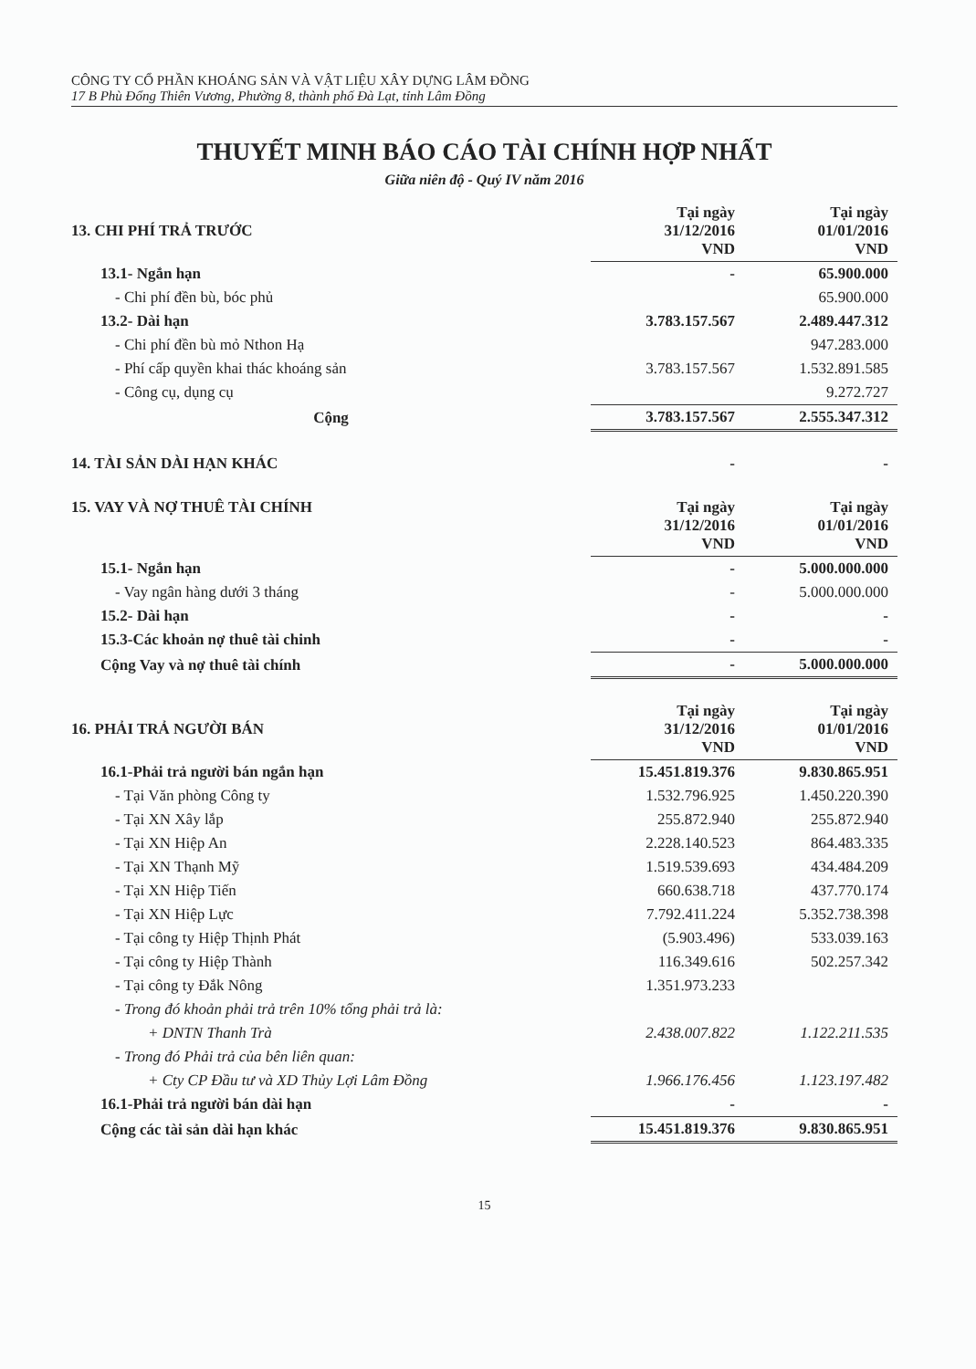CÔNG TY CỔ PHẦN KHOÁNG SẢN VÀ VẬT LIỆU XÂY DỰNG LÂM ĐỒNG
17 B Phù Đổng Thiên Vương, Phường 8, thành phố Đà Lạt, tỉnh Lâm Đồng
THUYẾT MINH BÁO CÁO TÀI CHÍNH HỢP NHẤT
Giữa niên độ - Quý IV năm 2016
| 13. CHI PHÍ TRẢ TRƯỚC | Tại ngày 31/12/2016 VND | Tại ngày 01/01/2016 VND |
| --- | --- | --- |
| 13.1- Ngắn hạn | - | 65.900.000 |
| - Chi phí đền bù, bóc phủ | | 65.900.000 |
| 13.2- Dài hạn | 3.783.157.567 | 2.489.447.312 |
| - Chi phí đền bù mỏ Nthon Hạ | | 947.283.000 |
| - Phí cấp quyền khai thác khoáng sản | 3.783.157.567 | 1.532.891.585 |
| - Công cụ, dụng cụ | | 9.272.727 |
| Cộng | 3.783.157.567 | 2.555.347.312 |
| 14. TÀI SẢN DÀI HẠN KHÁC | - | - |
| 15. VAY VÀ NỢ THUÊ TÀI CHÍNH | Tại ngày 31/12/2016 VND | Tại ngày 01/01/2016 VND |
| --- | --- | --- |
| 15.1- Ngắn hạn | - | 5.000.000.000 |
| - Vay ngân hàng dưới 3 tháng | - | 5.000.000.000 |
| 15.2- Dài hạn | - | - |
| 15.3-Các khoản nợ thuê tài chinh | - | - |
| Cộng Vay và nợ thuê tài chính | - | 5.000.000.000 |
| 16. PHẢI TRẢ NGƯỜI BÁN | Tại ngày 31/12/2016 VND | Tại ngày 01/01/2016 VND |
| --- | --- | --- |
| 16.1-Phải trả người bán ngắn hạn | 15.451.819.376 | 9.830.865.951 |
| - Tại Văn phòng Công ty | 1.532.796.925 | 1.450.220.390 |
| - Tại XN Xây lắp | 255.872.940 | 255.872.940 |
| - Tại XN Hiệp An | 2.228.140.523 | 864.483.335 |
| - Tại XN Thạnh Mỹ | 1.519.539.693 | 434.484.209 |
| - Tại XN Hiệp Tiến | 660.638.718 | 437.770.174 |
| - Tại XN Hiệp Lực | 7.792.411.224 | 5.352.738.398 |
| - Tại công ty Hiệp Thịnh Phát | (5.903.496) | 533.039.163 |
| - Tại công ty Hiệp Thành | 116.349.616 | 502.257.342 |
| - Tại công ty Đắk Nông | 1.351.973.233 | |
| - Trong đó khoản phải trả trên 10% tổng phải trả là: | | |
| + DNTN Thanh Trà | 2.438.007.822 | 1.122.211.535 |
| - Trong đó Phải trả của bên liên quan: | | |
| + Cty CP Đầu tư và XD Thủy Lợi Lâm Đồng | 1.966.176.456 | 1.123.197.482 |
| 16.1-Phải trả người bán dài hạn | - | - |
| Cộng các tài sản dài hạn khác | 15.451.819.376 | 9.830.865.951 |
15